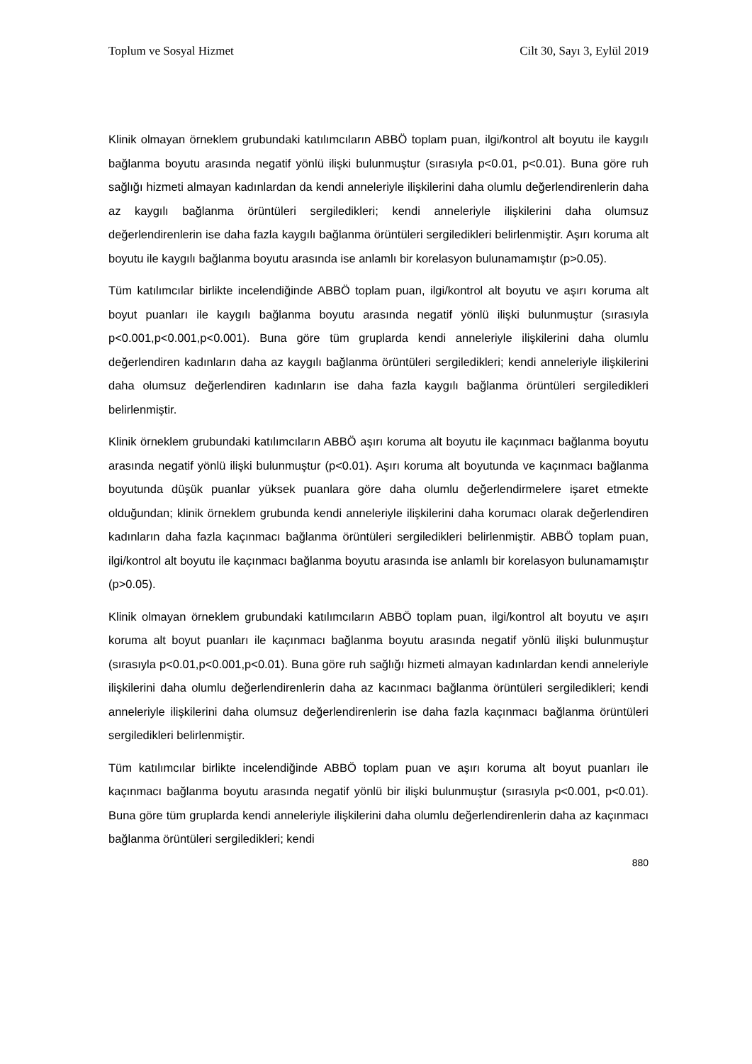Toplum ve Sosyal Hizmet Cilt 30, Sayı 3, Eylül 2019
Klinik olmayan örneklem grubundaki katılımcıların ABBÖ toplam puan, ilgi/kontrol alt boyutu ile kaygılı bağlanma boyutu arasında negatif yönlü ilişki bulunmuştur (sırasıyla p<0.01, p<0.01). Buna göre ruh sağlığı hizmeti almayan kadınlardan da kendi anneleriyle ilişkilerini daha olumlu değerlendirenlerin daha az kaygılı bağlanma örüntüleri sergiledikleri; kendi anneleriyle ilişkilerini daha olumsuz değerlendirenlerin ise daha fazla kaygılı bağlanma örüntüleri sergiledikleri belirlenmiştir. Aşırı koruma alt boyutu ile kaygılı bağlanma boyutu arasında ise anlamlı bir korelasyon bulunamamıştır (p>0.05).
Tüm katılımcılar birlikte incelendiğinde ABBÖ toplam puan, ilgi/kontrol alt boyutu ve aşırı koruma alt boyut puanları ile kaygılı bağlanma boyutu arasında negatif yönlü ilişki bulunmuştur (sırasıyla p<0.001,p<0.001,p<0.001). Buna göre tüm gruplarda kendi anneleriyle ilişkilerini daha olumlu değerlendiren kadınların daha az kaygılı bağlanma örüntüleri sergiledikleri; kendi anneleriyle ilişkilerini daha olumsuz değerlendiren kadınların ise daha fazla kaygılı bağlanma örüntüleri sergiledikleri belirlenmiştir.
Klinik örneklem grubundaki katılımcıların ABBÖ aşırı koruma alt boyutu ile kaçınmacı bağlanma boyutu arasında negatif yönlü ilişki bulunmuştur (p<0.01). Aşırı koruma alt boyutunda ve kaçınmacı bağlanma boyutunda düşük puanlar yüksek puanlara göre daha olumlu değerlendirmelere işaret etmekte olduğundan; klinik örneklem grubunda kendi anneleriyle ilişkilerini daha korumacı olarak değerlendiren kadınların daha fazla kaçınmacı bağlanma örüntüleri sergiledikleri belirlenmiştir. ABBÖ toplam puan, ilgi/kontrol alt boyutu ile kaçınmacı bağlanma boyutu arasında ise anlamlı bir korelasyon bulunamamıştır (p>0.05).
Klinik olmayan örneklem grubundaki katılımcıların ABBÖ toplam puan, ilgi/kontrol alt boyutu ve aşırı koruma alt boyut puanları ile kaçınmacı bağlanma boyutu arasında negatif yönlü ilişki bulunmuştur (sırasıyla p<0.01,p<0.001,p<0.01). Buna göre ruh sağlığı hizmeti almayan kadınlardan kendi anneleriyle ilişkilerini daha olumlu değerlendirenlerin daha az kacınmacı bağlanma örüntüleri sergiledikleri; kendi anneleriyle ilişkilerini daha olumsuz değerlendirenlerin ise daha fazla kaçınmacı bağlanma örüntüleri sergiledikleri belirlenmiştir.
Tüm katılımcılar birlikte incelendiğinde ABBÖ toplam puan ve aşırı koruma alt boyut puanları ile kaçınmacı bağlanma boyutu arasında negatif yönlü bir ilişki bulunmuştur (sırasıyla p<0.001, p<0.01). Buna göre tüm gruplarda kendi anneleriyle ilişkilerini daha olumlu değerlendirenlerin daha az kaçınmacı bağlanma örüntüleri sergiledikleri; kendi
880